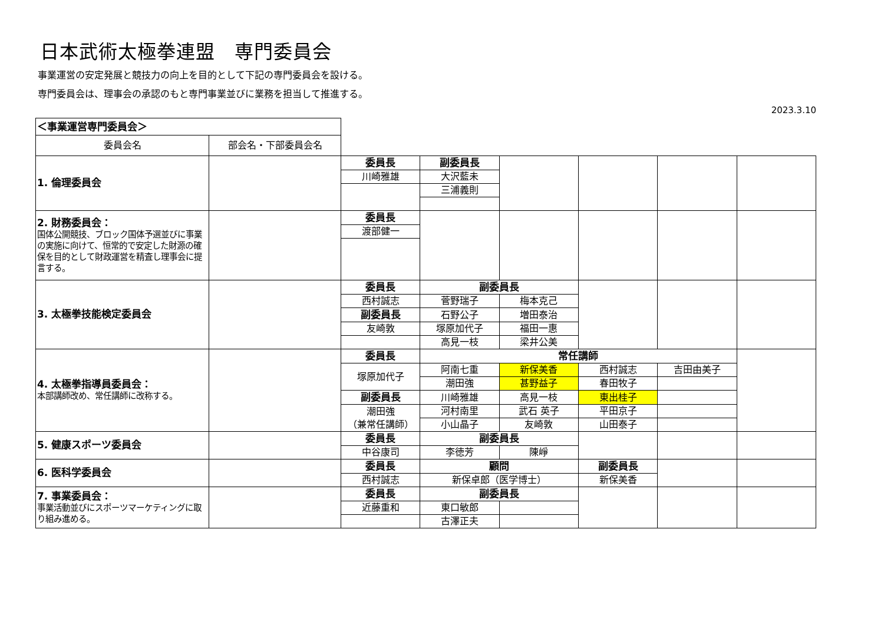日本武術太極拳連盟　専門委員会
事業運営の安定発展と競技力の向上を目的として下記の専門委員会を設ける。
専門委員会は、理事会の承認のもと専門事業並びに業務を担当して推進する。
2023.3.10
| ＜事業運営専門委員会＞ | | | | | | | |
| 委員会名 | 部会名・下部委員会名 | | | | | | |
| 1. 倫理委員会 | | 委員長 | 副委員長 | | | | |
| | | 川崎雅雄 | 大沢藍未 | | | | |
| | | | 三浦義則 | | | | |
| 2. 財務委員会： 国体公開競技、ブロック国体予選並びに事業の実施に向けて、恒常的で安定した財源の確保を目的として財政運営を精査し理事会に提言する。 | | 委員長 | | | | | |
| | | 渡部健一 | | | | | |
| 3. 太極拳技能検定委員会 | | 委員長 | 副委員長 | | | | |
| | | 西村誠志 | 菅野瑞子 | 梅本克己 | | | |
| | | 副委員長 | 石野公子 | 増田泰治 | | | |
| | | 友崎敦 | 塚原加代子 | 福田一惠 | | | |
| | | | 高見一枝 | 梁井公美 | | | |
| 4. 太極拳指導員委員会： 本部講師改め、常任講師に改称する。 | | 委員長 | 常任講師 | | | | |
| | | 塚原加代子 | 阿南七重 | 新保美香 | 西村誠志 | 吉田由美子 | |
| | | | 潮田強 | 甚野益子 | 春田牧子 | | |
| | | 副委員長 | 川崎雅雄 | 高見一枝 | 東出桂子 | | |
| | | 潮田強 （兼常任講師） | 河村南里 | 武石 英子 | 平田京子 | | |
| | | | 小山晶子 | 友崎敦 | 山田泰子 | | |
| 5. 健康スポーツ委員会 | | 委員長 | 副委員長 | | | | |
| | | 中谷康司 | 李徳芳 | 陳崢 | | | |
| 6. 医科学委員会 | | 委員長 | 顧問 | | 副委員長 | | |
| | | 西村誠志 | 新保卓郎（医学博士） | | 新保美香 | | |
| 7. 事業委員会： 事業活動並びにスポーツマーケティングに取り組み進める。 | | 委員長 | 副委員長 | | | | |
| | | 近藤重和 | 東口敏郎 | | | | |
| | | | 古澤正夫 | | | | |